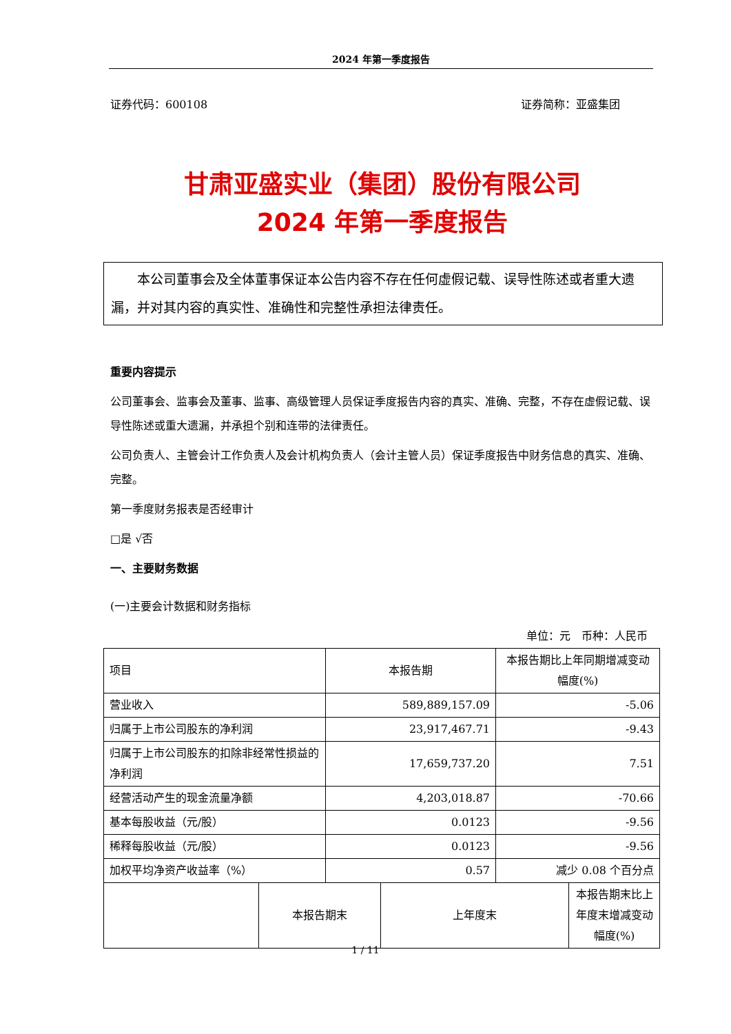2024 年第一季度报告
证券代码：600108 证券简称：亚盛集团
甘肃亚盛实业（集团）股份有限公司
2024 年第一季度报告
本公司董事会及全体董事保证本公告内容不存在任何虚假记载、误导性陈述或者重大遗漏，并对其内容的真实性、准确性和完整性承担法律责任。
重要内容提示
公司董事会、监事会及董事、监事、高级管理人员保证季度报告内容的真实、准确、完整，不存在虚假记载、误导性陈述或重大遗漏，并承担个别和连带的法律责任。
公司负责人、主管会计工作负责人及会计机构负责人（会计主管人员）保证季度报告中财务信息的真实、准确、完整。
第一季度财务报表是否经审计
□是 √否
一、主要财务数据
(一)主要会计数据和财务指标
单位：元　币种：人民币
| 项目 | 本报告期 | 本报告期比上年同期增减变动幅度(%) |
| 营业收入 | 589,889,157.09 | -5.06 |
| 归属于上市公司股东的净利润 | 23,917,467.71 | -9.43 |
| 归属于上市公司股东的扣除非经常性损益的净利润 | 17,659,737.20 | 7.51 |
| 经营活动产生的现金流量净额 | 4,203,018.87 | -70.66 |
| 基本每股收益（元/股） | 0.0123 | -9.56 |
| 稀释每股收益（元/股） | 0.0123 | -9.56 |
| 加权平均净资产收益率（%） | 0.57 | 减少 0.08 个百分点 |
| | 本报告期末 | 上年度末 | 本报告期末比上年度末增减变动幅度(%) |
1 / 11